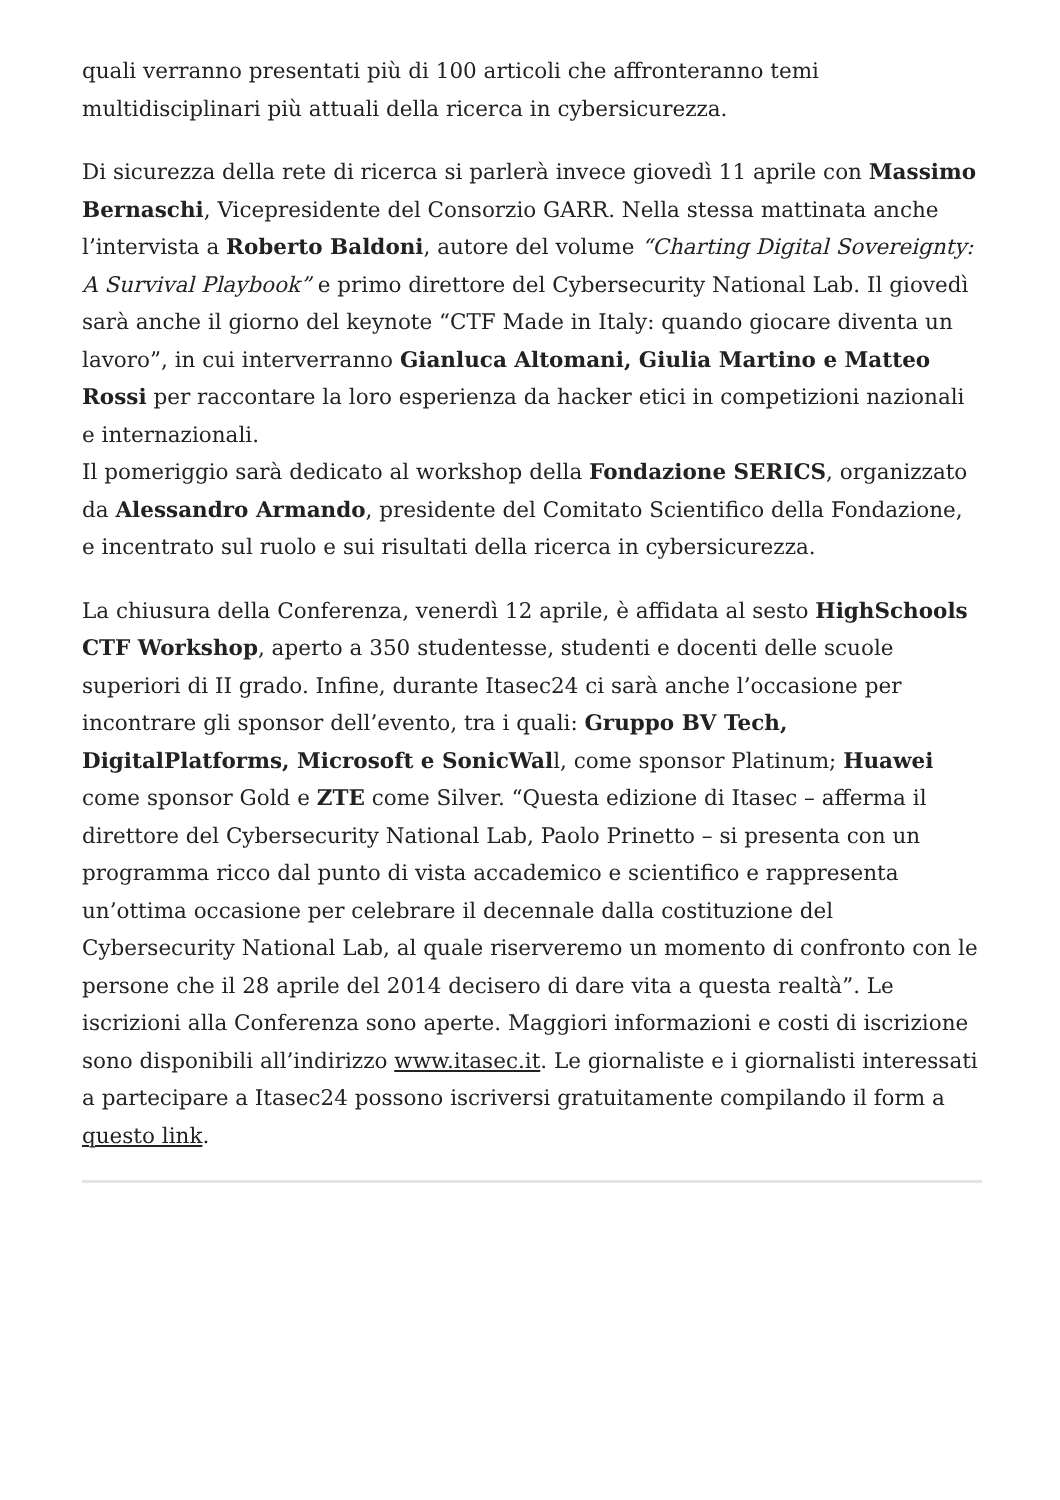quali verranno presentati più di 100 articoli che affronteranno temi multidisciplinari più attuali della ricerca in cybersicurezza.
Di sicurezza della rete di ricerca si parlerà invece giovedì 11 aprile con Massimo Bernaschi, Vicepresidente del Consorzio GARR. Nella stessa mattinata anche l’intervista a Roberto Baldoni, autore del volume “Charting Digital Sovereignty: A Survival Playbook” e primo direttore del Cybersecurity National Lab. Il giovedì sarà anche il giorno del keynote “CTF Made in Italy: quando giocare diventa un lavoro”, in cui interverranno Gianluca Altomani, Giulia Martino e Matteo Rossi per raccontare la loro esperienza da hacker etici in competizioni nazionali e internazionali.
Il pomeriggio sarà dedicato al workshop della Fondazione SERICS, organizzato da Alessandro Armando, presidente del Comitato Scientifico della Fondazione, e incentrato sul ruolo e sui risultati della ricerca in cybersicurezza.
La chiusura della Conferenza, venerdì 12 aprile, è affidata al sesto HighSchools CTF Workshop, aperto a 350 studentesse, studenti e docenti delle scuole superiori di II grado. Infine, durante Itasec24 ci sarà anche l’occasione per incontrare gli sponsor dell’evento, tra i quali: Gruppo BV Tech, DigitalPlatforms, Microsoft e SonicWall, come sponsor Platinum; Huawei come sponsor Gold e ZTE come Silver. “Questa edizione di Itasec – afferma il direttore del Cybersecurity National Lab, Paolo Prinetto – si presenta con un programma ricco dal punto di vista accademico e scientifico e rappresenta un’ottima occasione per celebrare il decennale dalla costituzione del Cybersecurity National Lab, al quale riserveremo un momento di confronto con le persone che il 28 aprile del 2014 decisero di dare vita a questa realtà”. Le iscrizioni alla Conferenza sono aperte. Maggiori informazioni e costi di iscrizione sono disponibili all’indirizzo www.itasec.it. Le giornaliste e i giornalisti interessati a partecipare a Itasec24 possono iscriversi gratuitamente compilando il form a questo link.